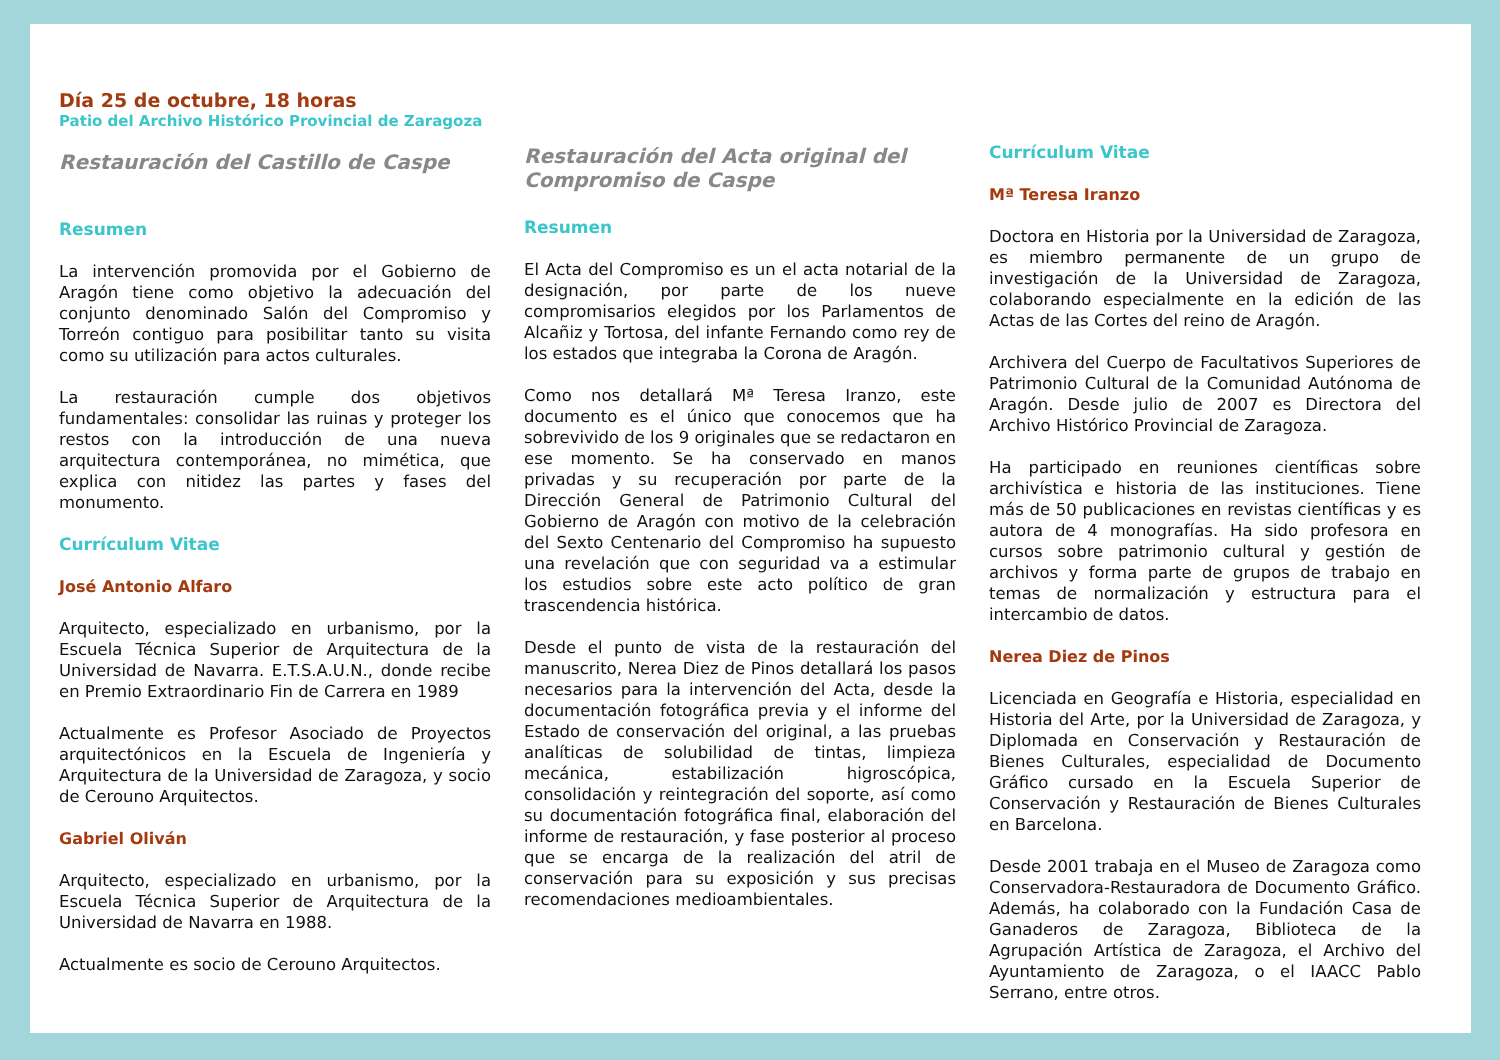Día 25 de octubre, 18 horas
Patio del Archivo Histórico Provincial de Zaragoza
Restauración del Castillo de Caspe
Resumen
La intervención promovida por el Gobierno de Aragón tiene como objetivo la adecuación del conjunto denominado Salón del Compromiso y Torreón contiguo para posibilitar tanto su visita como su utilización para actos culturales.
La restauración cumple dos objetivos fundamentales: consolidar las ruinas y proteger los restos con la introducción de una nueva arquitectura contemporánea, no mimética, que explica con nitidez las partes y fases del monumento.
Currículum Vitae
José Antonio Alfaro
Arquitecto, especializado en urbanismo, por la Escuela Técnica Superior de Arquitectura de la Universidad de Navarra. E.T.S.A.U.N., donde recibe en Premio Extraordinario Fin de Carrera en 1989
Actualmente es Profesor Asociado de Proyectos arquitectónicos en la Escuela de Ingeniería y Arquitectura de la Universidad de Zaragoza, y socio de Cerouno Arquitectos.
Gabriel Oliván
Arquitecto, especializado en urbanismo, por la Escuela Técnica Superior de Arquitectura de la Universidad de Navarra en 1988.
Actualmente es socio de Cerouno Arquitectos.
Restauración del Acta original del Compromiso de Caspe
Resumen
El Acta del Compromiso es un el acta notarial de la designación, por parte de los nueve compromisarios elegidos por los Parlamentos de Alcañiz y Tortosa, del infante Fernando como rey de los estados que integraba la Corona de Aragón.
Como nos detallará Mª Teresa Iranzo, este documento es el único que conocemos que ha sobrevivido de los 9 originales que se redactaron en ese momento. Se ha conservado en manos privadas y su recuperación por parte de la Dirección General de Patrimonio Cultural del Gobierno de Aragón con motivo de la celebración del Sexto Centenario del Compromiso ha supuesto una revelación que con seguridad va a estimular los estudios sobre este acto político de gran trascendencia histórica.
Desde el punto de vista de la restauración del manuscrito, Nerea Diez de Pinos detallará los pasos necesarios para la intervención del Acta, desde la documentación fotográfica previa y el informe del Estado de conservación del original, a las pruebas analíticas de solubilidad de tintas, limpieza mecánica, estabilización higroscópica, consolidación y reintegración del soporte, así como su documentación fotográfica final, elaboración del informe de restauración, y fase posterior al proceso que se encarga de la realización del atril de conservación para su exposición y sus precisas recomendaciones medioambientales.
Currículum Vitae
Mª Teresa Iranzo
Doctora en Historia por la Universidad de Zaragoza, es miembro permanente de un grupo de investigación de la Universidad de Zaragoza, colaborando especialmente en la edición de las Actas de las Cortes del reino de Aragón.
Archivera del Cuerpo de Facultativos Superiores de Patrimonio Cultural de la Comunidad Autónoma de Aragón. Desde julio de 2007 es Directora del Archivo Histórico Provincial de Zaragoza.
Ha participado en reuniones científicas sobre archivística e historia de las instituciones. Tiene más de 50 publicaciones en revistas científicas y es autora de 4 monografías. Ha sido profesora en cursos sobre patrimonio cultural y gestión de archivos y forma parte de grupos de trabajo en temas de normalización y estructura para el intercambio de datos.
Nerea Diez de Pinos
Licenciada en Geografía e Historia, especialidad en Historia del Arte, por la Universidad de Zaragoza, y Diplomada en Conservación y Restauración de Bienes Culturales, especialidad de Documento Gráfico cursado en la Escuela Superior de Conservación y Restauración de Bienes Culturales en Barcelona.
Desde 2001 trabaja en el Museo de Zaragoza como Conservadora-Restauradora de Documento Gráfico. Además, ha colaborado con la Fundación Casa de Ganaderos de Zaragoza, Biblioteca de la Agrupación Artística de Zaragoza, el Archivo del Ayuntamiento de Zaragoza, o el IAACC Pablo Serrano, entre otros.